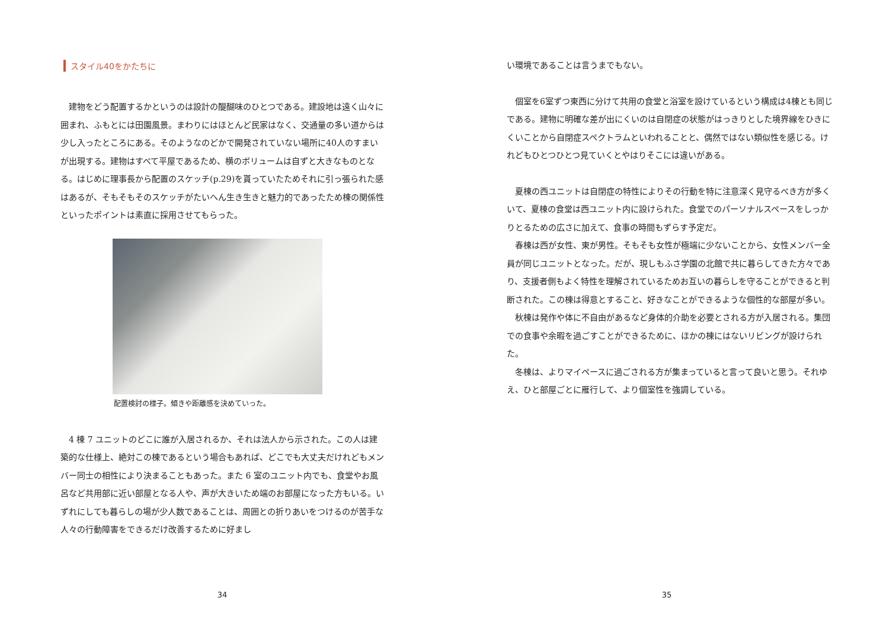スタイル40をかたちに
建物をどう配置するかというのは設計の醍醐味のひとつである。建設地は遠く山々に囲まれ、ふもとには田園風景。まわりにはほとんど民家はなく、交通量の多い道からは少し入ったところにある。そのようなのどかで開発されていない場所に40人のすまいが出現する。建物はすべて平屋であるため、横のボリュームは自ずと大きなものとなる。はじめに理事長から配置のスケッチ(p.29)を貰っていたためそれに引っ張られた感はあるが、そもそもそのスケッチがたいへん生き生きと魅力的であったため棟の関係性といったポイントは素直に採用させてもらった。
配置検討の様子。傾きや距離感を決めていった。
4 棟 7 ユニットのどこに誰が入居されるか、それは法人から示された。この人は建築的な仕様上、絶対この棟であるという場合もあれば、どこでも大丈夫だけれどもメンバー同士の相性により決まることもあった。また 6 室のユニット内でも、食堂やお風呂など共用部に近い部屋となる人や、声が大きいため端のお部屋になった方もいる。いずれにしても暮らしの場が少人数であることは、周囲との折りあいをつけるのが苦手な人々の行動障害をできるだけ改善するために好まし
34
い環境であることは言うまでもない。
個室を6室ずつ東西に分けて共用の食堂と浴室を設けているという構成は4棟とも同じである。建物に明確な差が出にくいのは自閉症の状態がはっきりとした境界線をひきにくいことから自閉症スペクトラムといわれることと、偶然ではない類似性を感じる。けれどもひとつひとつ見ていくとやはりそこには違いがある。
夏棟の西ユニットは自閉症の特性によりその行動を特に注意深く見守るべき方が多くいて、夏棟の食堂は西ユニット内に設けられた。食堂でのパーソナルスペースをしっかりとるための広さに加えて、食事の時間もずらす予定だ。
春棟は西が女性、東が男性。そもそも女性が極端に少ないことから、女性メンバー全員が同じユニットとなった。だが、現しもふさ学園の北館で共に暮らしてきた方々であり、支援者側もよく特性を理解されているためお互いの暮らしを守ることができると判断された。この棟は得意とすること、好きなことができるような個性的な部屋が多い。
秋棟は発作や体に不自由があるなど身体的介助を必要とされる方が入居される。集団での食事や余暇を過ごすことができるために、ほかの棟にはないリビングが設けられた。
冬棟は、よりマイペースに過ごされる方が集まっていると言って良いと思う。それゆえ、ひと部屋ごとに雁行して、より個室性を強調している。
35